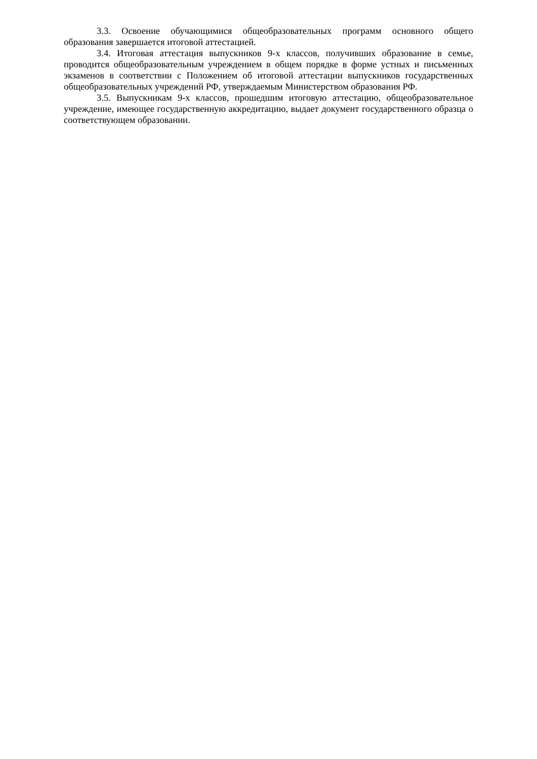3.3. Освоение обучающимися общеобразовательных программ основного общего образования завершается итоговой аттестацией.
3.4. Итоговая аттестация выпускников 9-х классов, получивших образование в семье, проводится общеобразовательным учреждением в общем порядке в форме устных и письменных экзаменов в соответствии с Положением об итоговой аттестации выпускников государственных общеобразовательных учреждений РФ, утверждаемым Министерством образования РФ.
3.5. Выпускникам 9-х классов, прошедшим итоговую аттестацию, общеобразовательное учреждение, имеющее государственную аккредитацию, выдает документ государственного образца о соответствующем образовании.